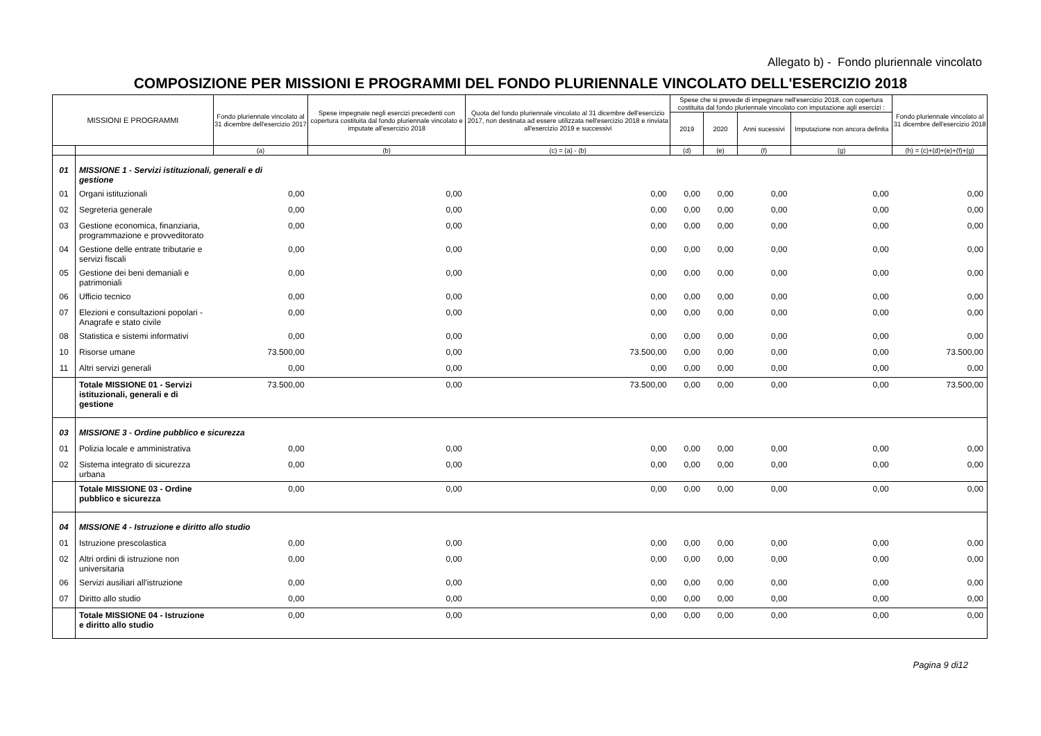Allegato b) - Fondo pluriennale vincolato
COMPOSIZIONE PER MISSIONI E PROGRAMMI DEL FONDO PLURIENNALE VINCOLATO DELL'ESERCIZIO 2018
| MISSIONI E PROGRAMMI | | Fondo pluriennale vincolato al 31 dicembre dell'esercizio 2017 | Spese impegnate negli esercizi precedenti con copertura costituita dal fondo pluriennale vincolato e imputate all'esercizio 2018 | Quota del fondo pluriennale vincolato al 31 dicembre dell'esercizio 2017, non destinata ad essere utilizzata nell'esercizio 2018 e rinviata all'esercizio 2019 e successivi | Spese che si prevede di impegnare nell'esercizio 2018, con copertura costituita dal fondo pluriennale vincolato con imputazione agli esercizi : | | | | Fondo pluriennale vincolato al 31 dicembre dell'esercizio 2018 |
| --- | --- | --- | --- | --- | --- | --- | --- | --- | --- |
| | | | | | 2019 | 2020 | Anni sucessivi | Imputazione non ancora definita | |
| | | (a) | (b) | (c) = (a) - (b) | (d) | (e) | (f) | (g) | (h) = (c)+(d)+(e)+(f)+(g) |
| 01 | MISSIONE 1 - Servizi istituzionali, generali e di gestione | | | | | | | | |
| 01 | Organi istituzionali | 0,00 | 0,00 | 0,00 | 0,00 | 0,00 | 0,00 | 0,00 | 0,00 |
| 02 | Segreteria generale | 0,00 | 0,00 | 0,00 | 0,00 | 0,00 | 0,00 | 0,00 | 0,00 |
| 03 | Gestione economica, finanziaria, programmazione e provveditorato | 0,00 | 0,00 | 0,00 | 0,00 | 0,00 | 0,00 | 0,00 | 0,00 |
| 04 | Gestione delle entrate tributarie e servizi fiscali | 0,00 | 0,00 | 0,00 | 0,00 | 0,00 | 0,00 | 0,00 | 0,00 |
| 05 | Gestione dei beni demaniali e patrimoniali | 0,00 | 0,00 | 0,00 | 0,00 | 0,00 | 0,00 | 0,00 | 0,00 |
| 06 | Ufficio tecnico | 0,00 | 0,00 | 0,00 | 0,00 | 0,00 | 0,00 | 0,00 | 0,00 |
| 07 | Elezioni e consultazioni popolari - Anagrafe e stato civile | 0,00 | 0,00 | 0,00 | 0,00 | 0,00 | 0,00 | 0,00 | 0,00 |
| 08 | Statistica e sistemi informativi | 0,00 | 0,00 | 0,00 | 0,00 | 0,00 | 0,00 | 0,00 | 0,00 |
| 10 | Risorse umane | 73.500,00 | 0,00 | 73.500,00 | 0,00 | 0,00 | 0,00 | 0,00 | 73.500,00 |
| 11 | Altri servizi generali | 0,00 | 0,00 | 0,00 | 0,00 | 0,00 | 0,00 | 0,00 | 0,00 |
| | Totale MISSIONE 01 - Servizi istituzionali, generali e di gestione | 73.500,00 | 0,00 | 73.500,00 | 0,00 | 0,00 | 0,00 | 0,00 | 73.500,00 |
| 03 | MISSIONE 3 - Ordine pubblico e sicurezza | | | | | | | | |
| 01 | Polizia locale e amministrativa | 0,00 | 0,00 | 0,00 | 0,00 | 0,00 | 0,00 | 0,00 | 0,00 |
| 02 | Sistema integrato di sicurezza urbana | 0,00 | 0,00 | 0,00 | 0,00 | 0,00 | 0,00 | 0,00 | 0,00 |
| | Totale MISSIONE 03 - Ordine pubblico e sicurezza | 0,00 | 0,00 | 0,00 | 0,00 | 0,00 | 0,00 | 0,00 | 0,00 |
| 04 | MISSIONE 4 - Istruzione e diritto allo studio | | | | | | | | |
| 01 | Istruzione prescolastica | 0,00 | 0,00 | 0,00 | 0,00 | 0,00 | 0,00 | 0,00 | 0,00 |
| 02 | Altri ordini di istruzione non universitaria | 0,00 | 0,00 | 0,00 | 0,00 | 0,00 | 0,00 | 0,00 | 0,00 |
| 06 | Servizi ausiliari all'istruzione | 0,00 | 0,00 | 0,00 | 0,00 | 0,00 | 0,00 | 0,00 | 0,00 |
| 07 | Diritto allo studio | 0,00 | 0,00 | 0,00 | 0,00 | 0,00 | 0,00 | 0,00 | 0,00 |
| | Totale MISSIONE 04 - Istruzione e diritto allo studio | 0,00 | 0,00 | 0,00 | 0,00 | 0,00 | 0,00 | 0,00 | 0,00 |
Pagina 9 di12